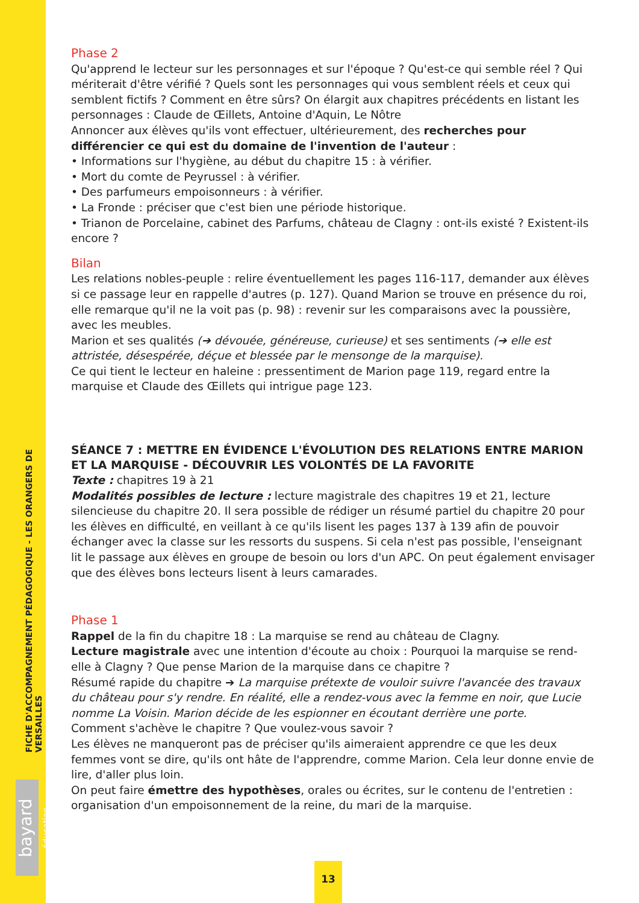FICHE D'ACCOMPAGNEMENT PÉDAGOGIQUE - LES ORANGERS DE VERSAILLES
bayard éducation
Phase 2
Qu'apprend le lecteur sur les personnages et sur l'époque ? Qu'est-ce qui semble réel ? Qui mériterait d'être vérifié ? Quels sont les personnages qui vous semblent réels et ceux qui semblent fictifs ? Comment en être sûrs? On élargit aux chapitres précédents en listant les personnages : Claude de Œillets, Antoine d'Aquin, Le Nôtre
Annoncer aux élèves qu'ils vont effectuer, ultérieurement, des recherches pour différencier ce qui est du domaine de l'invention de l'auteur :
• Informations sur l'hygiène, au début du chapitre 15 : à vérifier.
• Mort du comte de Peyrussel : à vérifier.
• Des parfumeurs empoisonneurs : à vérifier.
• La Fronde : préciser que c'est bien une période historique.
• Trianon de Porcelaine, cabinet des Parfums, château de Clagny : ont-ils existé ? Existent-ils encore ?
Bilan
Les relations nobles-peuple : relire éventuellement les pages 116-117, demander aux élèves si ce passage leur en rappelle d'autres (p. 127). Quand Marion se trouve en présence du roi, elle remarque qu'il ne la voit pas (p. 98) : revenir sur les comparaisons avec la poussière, avec les meubles.
Marion et ses qualités (➔ dévouée, généreuse, curieuse) et ses sentiments (➔ elle est attristée, désespérée, déçue et blessée par le mensonge de la marquise).
Ce qui tient le lecteur en haleine : pressentiment de Marion page 119, regard entre la marquise et Claude des Œillets qui intrigue page 123.
SÉANCE 7 : METTRE EN ÉVIDENCE L'ÉVOLUTION DES RELATIONS ENTRE MARION ET LA MARQUISE - DÉCOUVRIR LES VOLONTÉS DE LA FAVORITE
Texte : chapitres 19 à 21
Modalités possibles de lecture : lecture magistrale des chapitres 19 et 21, lecture silencieuse du chapitre 20. Il sera possible de rédiger un résumé partiel du chapitre 20 pour les élèves en difficulté, en veillant à ce qu'ils lisent les pages 137 à 139 afin de pouvoir échanger avec la classe sur les ressorts du suspens. Si cela n'est pas possible, l'enseignant lit le passage aux élèves en groupe de besoin ou lors d'un APC. On peut également envisager que des élèves bons lecteurs lisent à leurs camarades.
Phase 1
Rappel de la fin du chapitre 18 : La marquise se rend au château de Clagny.
Lecture magistrale avec une intention d'écoute au choix : Pourquoi la marquise se rend-elle à Clagny ? Que pense Marion de la marquise dans ce chapitre ?
Résumé rapide du chapitre ➔ La marquise prétexte de vouloir suivre l'avancée des travaux du château pour s'y rendre. En réalité, elle a rendez-vous avec la femme en noir, que Lucie nomme La Voisin. Marion décide de les espionner en écoutant derrière une porte.
Comment s'achève le chapitre ? Que voulez-vous savoir ?
Les élèves ne manqueront pas de préciser qu'ils aimeraient apprendre ce que les deux femmes vont se dire, qu'ils ont hâte de l'apprendre, comme Marion. Cela leur donne envie de lire, d'aller plus loin.
On peut faire émettre des hypothèses, orales ou écrites, sur le contenu de l'entretien : organisation d'un empoisonnement de la reine, du mari de la marquise.
13